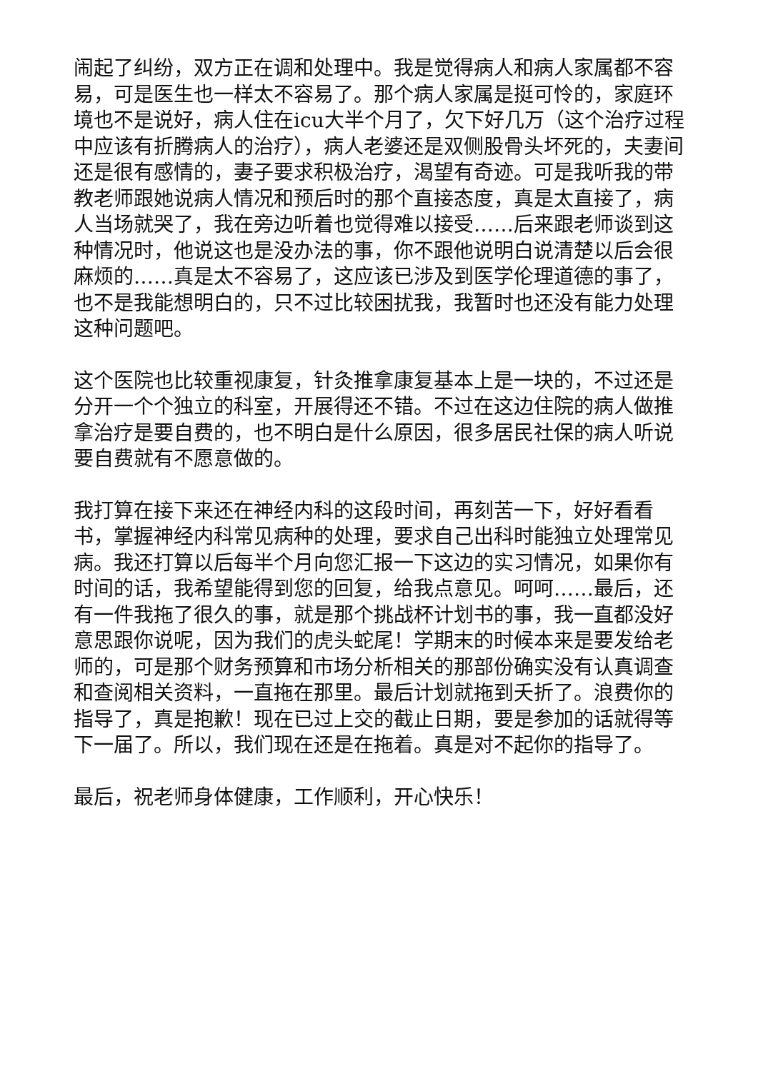闹起了纠纷，双方正在调和处理中。我是觉得病人和病人家属都不容易，可是医生也一样太不容易了。那个病人家属是挺可怜的，家庭环境也不是说好，病人住在icu大半个月了，欠下好几万（这个治疗过程中应该有折腾病人的治疗），病人老婆还是双侧股骨头坏死的，夫妻间还是很有感情的，妻子要求积极治疗，渴望有奇迹。可是我听我的带教老师跟她说病人情况和预后时的那个直接态度，真是太直接了，病人当场就哭了，我在旁边听着也觉得难以接受……后来跟老师谈到这种情况时，他说这也是没办法的事，你不跟他说明白说清楚以后会很麻烦的……真是太不容易了，这应该已涉及到医学伦理道德的事了，也不是我能想明白的，只不过比较困扰我，我暂时也还没有能力处理这种问题吧。
这个医院也比较重视康复，针灸推拿康复基本上是一块的，不过还是分开一个个独立的科室，开展得还不错。不过在这边住院的病人做推拿治疗是要自费的，也不明白是什么原因，很多居民社保的病人听说要自费就有不愿意做的。
我打算在接下来还在神经内科的这段时间，再刻苦一下，好好看看书，掌握神经内科常见病种的处理，要求自己出科时能独立处理常见病。我还打算以后每半个月向您汇报一下这边的实习情况，如果你有时间的话，我希望能得到您的回复，给我点意见。呵呵……最后，还有一件我拖了很久的事，就是那个挑战杯计划书的事，我一直都没好意思跟你说呢，因为我们的虎头蛇尾！学期末的时候本来是要发给老师的，可是那个财务预算和市场分析相关的那部份确实没有认真调查和查阅相关资料，一直拖在那里。最后计划就拖到夭折了。浪费你的指导了，真是抱歉！现在已过上交的截止日期，要是参加的话就得等下一届了。所以，我们现在还是在拖着。真是对不起你的指导了。
最后，祝老师身体健康，工作顺利，开心快乐！